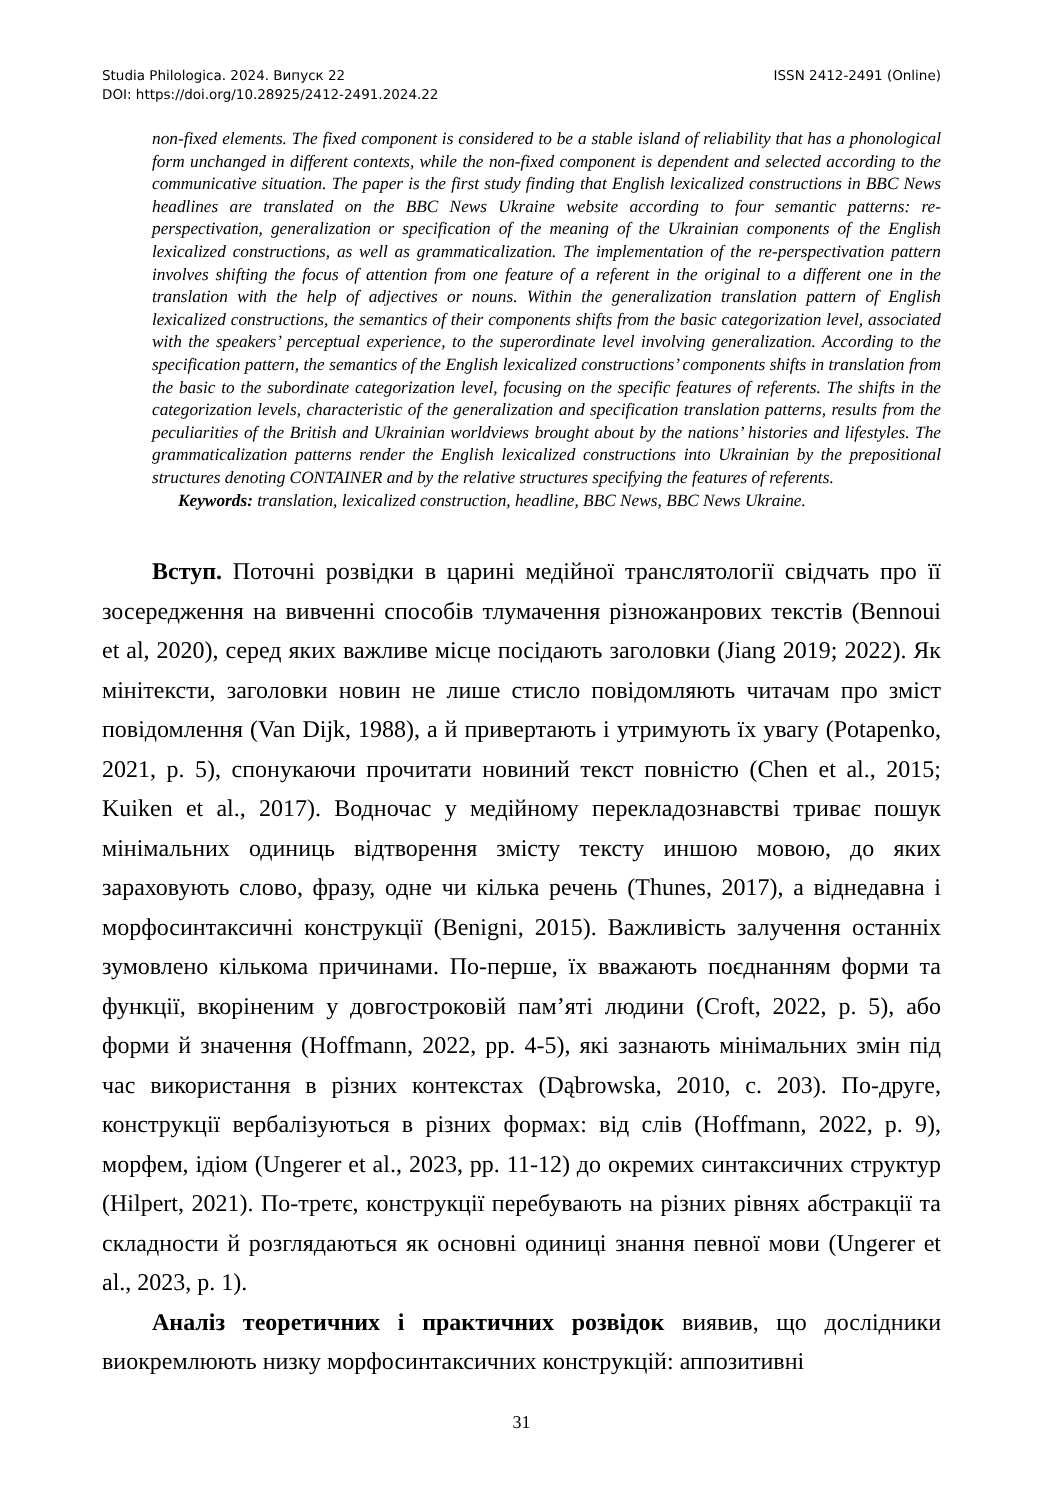Studia Philologica. 2024. Випуск 22
DOI: https://doi.org/10.28925/2412-2491.2024.22
ISSN 2412-2491 (Online)
non-fixed elements. The fixed component is considered to be a stable island of reliability that has a phonological form unchanged in different contexts, while the non-fixed component is dependent and selected according to the communicative situation. The paper is the first study finding that English lexicalized constructions in BBC News headlines are translated on the BBC News Ukraine website according to four semantic patterns: re-perspectivation, generalization or specification of the meaning of the Ukrainian components of the English lexicalized constructions, as well as grammaticalization. The implementation of the re-perspectivation pattern involves shifting the focus of attention from one feature of a referent in the original to a different one in the translation with the help of adjectives or nouns. Within the generalization translation pattern of English lexicalized constructions, the semantics of their components shifts from the basic categorization level, associated with the speakers’ perceptual experience, to the superordinate level involving generalization. According to the specification pattern, the semantics of the English lexicalized constructions’ components shifts in translation from the basic to the subordinate categorization level, focusing on the specific features of referents. The shifts in the categorization levels, characteristic of the generalization and specification translation patterns, results from the peculiarities of the British and Ukrainian worldviews brought about by the nations’ histories and lifestyles. The grammaticalization patterns render the English lexicalized constructions into Ukrainian by the prepositional structures denoting CONTAINER and by the relative structures specifying the features of referents.
Keywords: translation, lexicalized construction, headline, BBC News, BBC News Ukraine.
Вступ. Поточні розвідки в царині медійної транслятології свідчать про її зосередження на вивченні способів тлумачення різножанрових текстів (Bennoui et al, 2020), серед яких важливе місце посідають заголовки (Jiang 2019; 2022). Як мінітексти, заголовки новин не лише стисло повідомляють читачам про зміст повідомлення (Van Dijk, 1988), а й привертають і утримують їх увагу (Potapenko, 2021, p. 5), спонукаючи прочитати новиний текст повністю (Chen et al., 2015; Kuiken et al., 2017). Водночас у медійному перекладознавстві триває пошук мінімальних одиниць відтворення змісту тексту иншою мовою, до яких зараховують слово, фразу, одне чи кілька речень (Thunes, 2017), а віднедавна і морфосинтаксичні конструкції (Benigni, 2015). Важливість залучення останніх зумовлено кількома причинами. По-перше, їх вважають поєднанням форми та функції, вкоріненим у довгостроковій пам’яті людини (Croft, 2022, p. 5), або форми й значення (Hoffmann, 2022, pp. 4-5), які зазнають мінімальних змін під час використання в різних контекстах (Dąbrowska, 2010, c. 203). По-друге, конструкції вербалізуються в різних формах: від слів (Hoffmann, 2022, p. 9), морфем, ідіом (Ungerer et al., 2023, pp. 11-12) до окремих синтаксичних структур (Hilpert, 2021). По-третє, конструкції перебувають на різних рівнях абстракції та складности й розглядаються як основні одиниці знання певної мови (Ungerer et al., 2023, p. 1).
Аналіз теоретичних і практичних розвідок виявив, що дослідники виокремлюють низку морфосинтаксичних конструкцій: аппозитивні
31